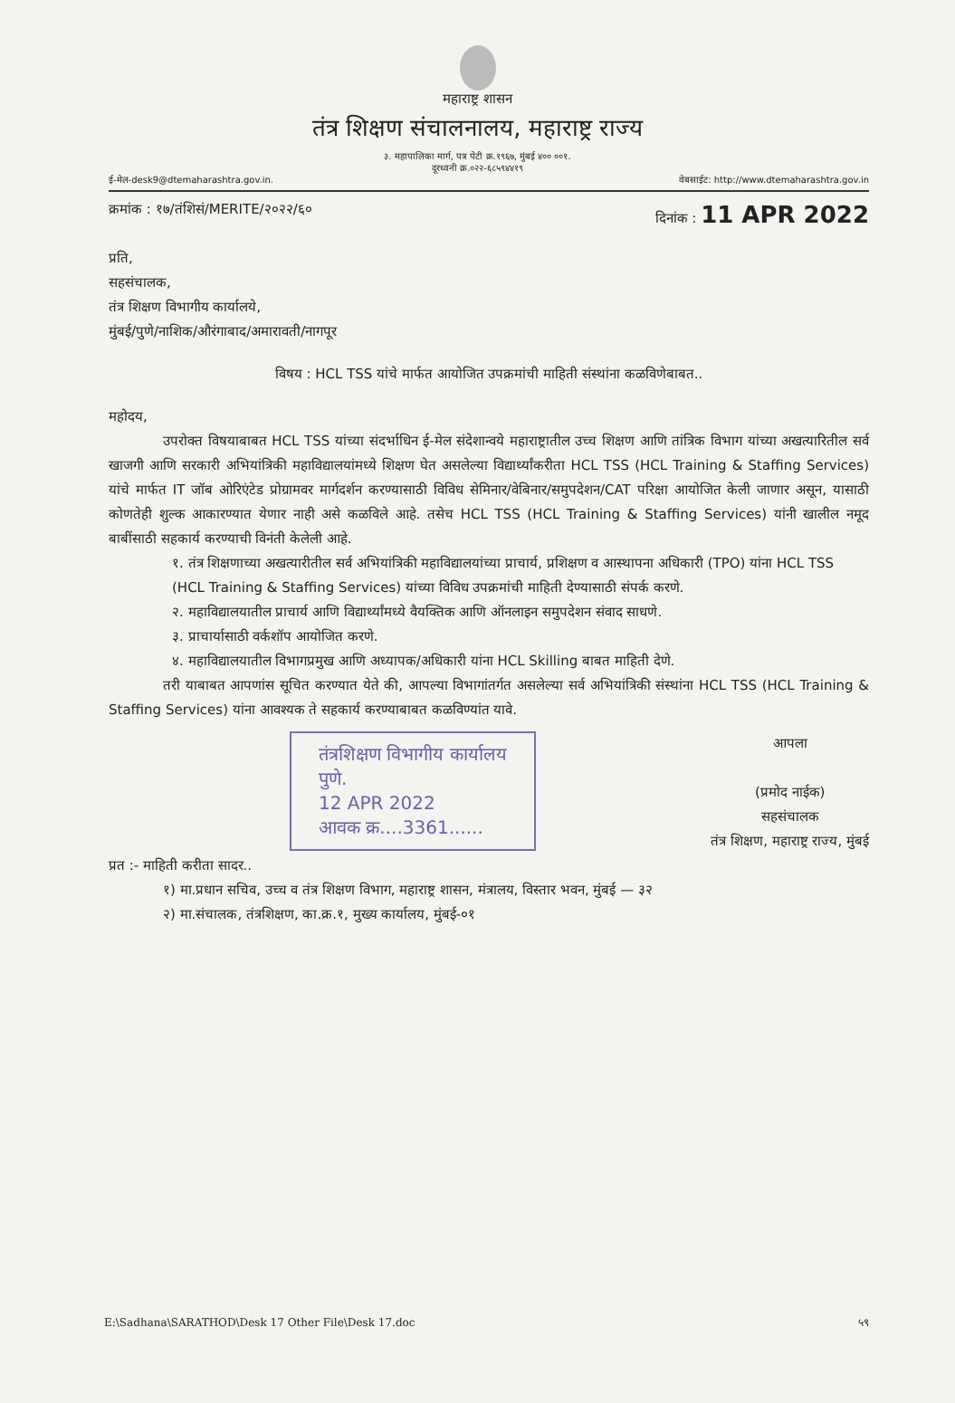महाराष्ट्र शासन
तंत्र शिक्षण संचालनालय, महाराष्ट्र राज्य
३. महापालिका मार्ग, पत्र पेटी क्र.१९६७, मुंबई ४०० ००१.
दूरध्वनी क्र.०२२-६८५९४४१९
ई-मेल-desk9@dtemaharashtra.gov.in. वेबसाईट: http://www.dtemaharashtra.gov.in
क्रमांक : १७/तंशिसं/MERITE/२०२२/६० दिनांक : 11 APR 2022
प्रति,
सहसंचालक,
तंत्र शिक्षण विभागीय कार्यालये,
मुंबई/पुणे/नाशिक/औरंगाबाद/अमारावती/नागपूर
विषय : HCL TSS यांचे मार्फत आयोजित उपक्रमांची माहिती संस्थांना कळविणेबाबत..
महोदय,
उपरोक्त विषयाबाबत HCL TSS यांच्या संदर्भाधिन ई-मेल संदेशान्वये महाराष्ट्रातील उच्च शिक्षण आणि तांत्रिक विभाग यांच्या अखत्यारितील सर्व खाजगी आणि सरकारी अभियांत्रिकी महाविद्यालयांमध्ये शिक्षण घेत असलेल्या विद्यार्थ्यांकरीता HCL TSS (HCL Training & Staffing Services) यांचे मार्फत IT जॉब ओरिएंटेड प्रोग्रामवर मार्गदर्शन करण्यासाठी विविध सेमिनार/वेबिनार/समुपदेशन/CAT परिक्षा आयोजित केली जाणार असून, यासाठी कोणतेही शुल्क आकारण्यात येणार नाही असे कळविले आहे. तसेच HCL TSS (HCL Training & Staffing Services) यांनी खालील नमूद बाबींसाठी सहकार्य करण्याची विनंती केलेली आहे.
१. तंत्र शिक्षणाच्या अखत्यारीतील सर्व अभियांत्रिकी महाविद्यालयांच्या प्राचार्य, प्रशिक्षण व आस्थापना अधिकारी (TPO) यांना HCL TSS (HCL Training & Staffing Services) यांच्या विविध उपक्रमांची माहिती देण्यासाठी संपर्क करणे.
२. महाविद्यालयातील प्राचार्य आणि विद्यार्थ्यांमध्ये वैयक्तिक आणि ऑनलाइन समुपदेशन संवाद साधणे.
३. प्राचार्यासाठी वर्कशॉप आयोजित करणे.
४. महाविद्यालयातील विभागप्रमुख आणि अध्यापक/अधिकारी यांना HCL Skilling बाबत माहिती देणे.
तरी याबाबत आपणांस सूचित करण्यात येते की, आपल्या विभागांतर्गत असलेल्या सर्व अभियांत्रिकी संस्थांना HCL TSS (HCL Training & Staffing Services) यांना आवश्यक ते सहकार्य करण्याबाबत कळविण्यांत यावे.
तंत्रशिक्षण विभागीय कार्यालय
पुणे.
12 APR 2022
आवक क्र....3361......
आपला
(प्रमोद नाईक)
सहसंचालक
तंत्र शिक्षण, महाराष्ट्र राज्य, मुंबई
प्रत :- माहिती करीता सादर..
१) मा.प्रधान सचिव, उच्च व तंत्र शिक्षण विभाग, महाराष्ट्र शासन, मंत्रालय, विस्तार भवन, मुंबई — ३२
२) मा.संचालक, तंत्रशिक्षण, का.क्र.१, मुख्य कार्यालय, मुंबई-०१
E:\Sadhana\SARATHOD\Desk 17 Other File\Desk 17.doc ५९